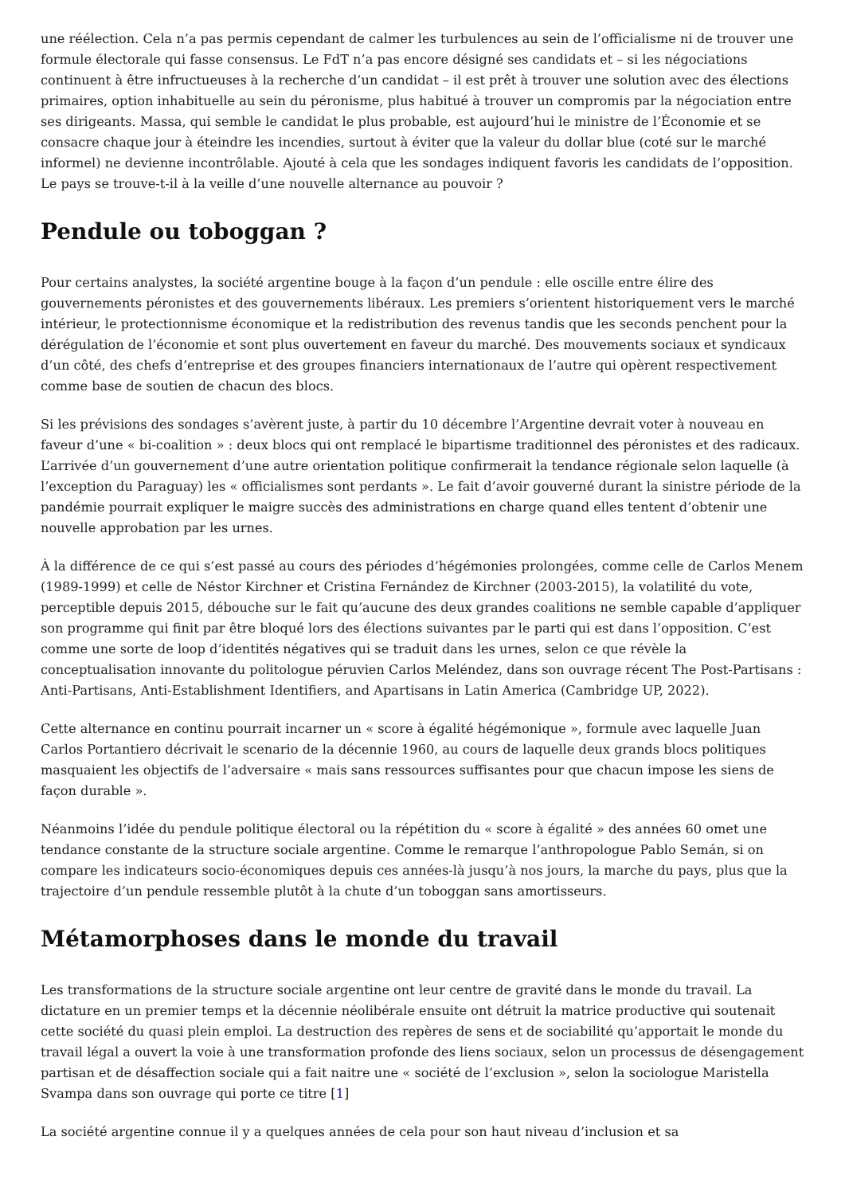une réélection. Cela n’a pas permis cependant de calmer les turbulences au sein de l’officialisme ni de trouver une formule électorale qui fasse consensus. Le FdT n’a pas encore désigné ses candidats et – si les négociations continuent à être infructueuses à la recherche d’un candidat – il est prêt à trouver une solution avec des élections primaires, option inhabituelle au sein du péronisme, plus habitué à trouver un compromis par la négociation entre ses dirigeants. Massa, qui semble le candidat le plus probable, est aujourd’hui le ministre de l’Économie et se consacre chaque jour à éteindre les incendies, surtout à éviter que la valeur du dollar blue (coté sur le marché informel) ne devienne incontrôlable. Ajouté à cela que les sondages indiquent favoris les candidats de l’opposition. Le pays se trouve-t-il à la veille d’une nouvelle alternance au pouvoir ?
Pendule ou toboggan ?
Pour certains analystes, la société argentine bouge à la façon d’un pendule : elle oscille entre élire des gouvernements péronistes et des gouvernements libéraux. Les premiers s’orientent historiquement vers le marché intérieur, le protectionnisme économique et la redistribution des revenus tandis que les seconds penchent pour la dérégulation de l’économie et sont plus ouvertement en faveur du marché. Des mouvements sociaux et syndicaux d’un côté, des chefs d’entreprise et des groupes financiers internationaux de l’autre qui opèrent respectivement comme base de soutien de chacun des blocs.
Si les prévisions des sondages s’avèrent juste, à partir du 10 décembre l’Argentine devrait voter à nouveau en faveur d’une « bi-coalition » : deux blocs qui ont remplacé le bipartisme traditionnel des péronistes et des radicaux. L’arrivée d’un gouvernement d’une autre orientation politique confirmerait la tendance régionale selon laquelle (à l’exception du Paraguay) les « officialismes sont perdants ». Le fait d’avoir gouverné durant la sinistre période de la pandémie pourrait expliquer le maigre succès des administrations en charge quand elles tentent d’obtenir une nouvelle approbation par les urnes.
À la différence de ce qui s’est passé au cours des périodes d’hégémonies prolongées, comme celle de Carlos Menem (1989-1999) et celle de Néstor Kirchner et Cristina Fernández de Kirchner (2003-2015), la volatilité du vote, perceptible depuis 2015, débouche sur le fait qu’aucune des deux grandes coalitions ne semble capable d’appliquer son programme qui finit par être bloqué lors des élections suivantes par le parti qui est dans l’opposition. C’est comme une sorte de loop d’identités négatives qui se traduit dans les urnes, selon ce que révèle la conceptualisation innovante du politologue péruvien Carlos Meléndez, dans son ouvrage récent The Post-Partisans : Anti-Partisans, Anti-Establishment Identifiers, and Apartisans in Latin America (Cambridge UP, 2022).
Cette alternance en continu pourrait incarner un « score à égalité hégémonique », formule avec laquelle Juan Carlos Portantiero décrivait le scenario de la décennie 1960, au cours de laquelle deux grands blocs politiques masquaient les objectifs de l’adversaire « mais sans ressources suffisantes pour que chacun impose les siens de façon durable ».
Néanmoins l’idée du pendule politique électoral ou la répétition du « score à égalité » des années 60 omet une tendance constante de la structure sociale argentine. Comme le remarque l’anthropologue Pablo Semán, si on compare les indicateurs socio-économiques depuis ces années-là jusqu’à nos jours, la marche du pays, plus que la trajectoire d’un pendule ressemble plutôt à la chute d’un toboggan sans amortisseurs.
Métamorphoses dans le monde du travail
Les transformations de la structure sociale argentine ont leur centre de gravité dans le monde du travail. La dictature en un premier temps et la décennie néolibérale ensuite ont détruit la matrice productive qui soutenait cette société du quasi plein emploi. La destruction des repères de sens et de sociabilité qu’apportait le monde du travail légal a ouvert la voie à une transformation profonde des liens sociaux, selon un processus de désengagement partisan et de désaffection sociale qui a fait naitre une « société de l’exclusion », selon la sociologue Maristella Svampa dans son ouvrage qui porte ce titre [1]
La société argentine connue il y a quelques années de cela pour son haut niveau d’inclusion et sa